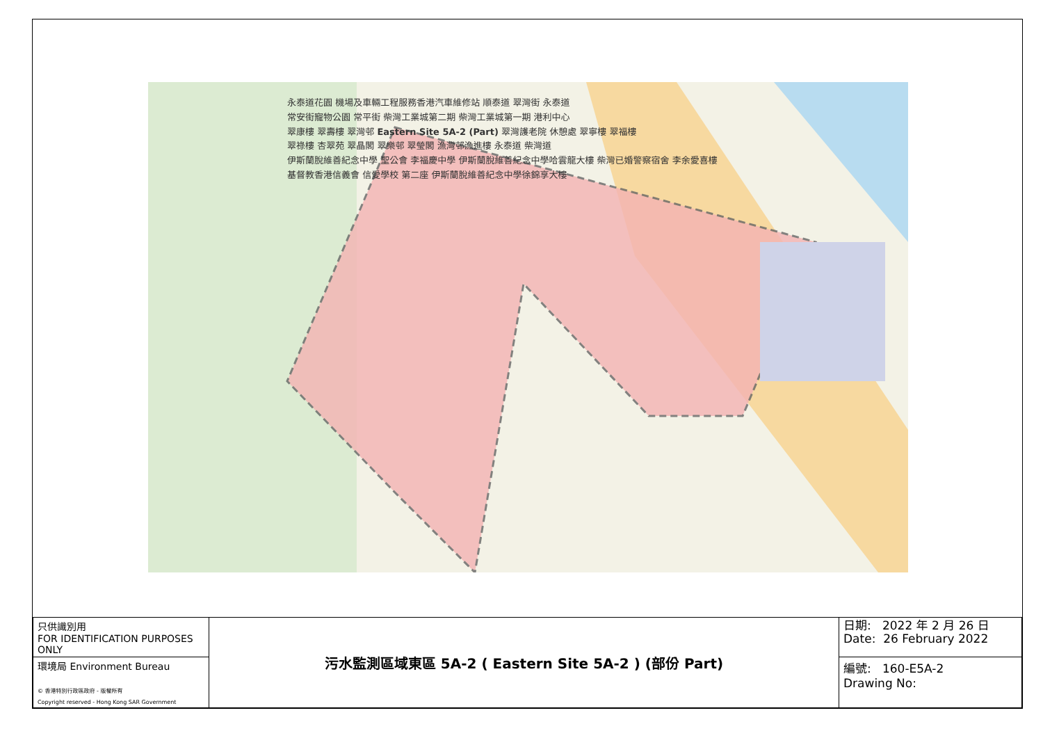永泰道花園 機場及車輛工程服務香港汽車維修站 順泰道 翠灣街 永泰道
常安街寵物公園 常平街 柴灣工業城第二期 柴灣工業城第一期 港利中心
翠康樓 翠壽樓 翠灣邨 Eastern Site 5A-2 (Part) 翠灣護老院 休憩處 翠寧樓 翠福樓
翠祿樓 杏翠苑 翠晶閣 翠樂邨 翠瑩閣 漁灣邨漁進樓 永泰道 柴灣道
伊斯蘭脫維善紀念中學 聖公會 李福慶中學 伊斯蘭脫維善紀念中學哈雲龍大樓 柴灣已婚警察宿舍 李余愛喜樓
基督教香港信義會 信愛學校 第二座 伊斯蘭脫維善紀念中學徐錦享大樓
| 只供識別用 FOR IDENTIFICATION PURPOSES ONLY | 污水監測區域東區 5A-2 ( Eastern Site 5A-2 ) (部份 Part) | 日期: 2022 年 2 月 26 日 Date: 26 February 2022 |
| 環境局 Environment Bureau © 香港特別行政區政府 - 版權所有 Copyright reserved - Hong Kong SAR Government | | 編號: 160-E5A-2 Drawing No: |